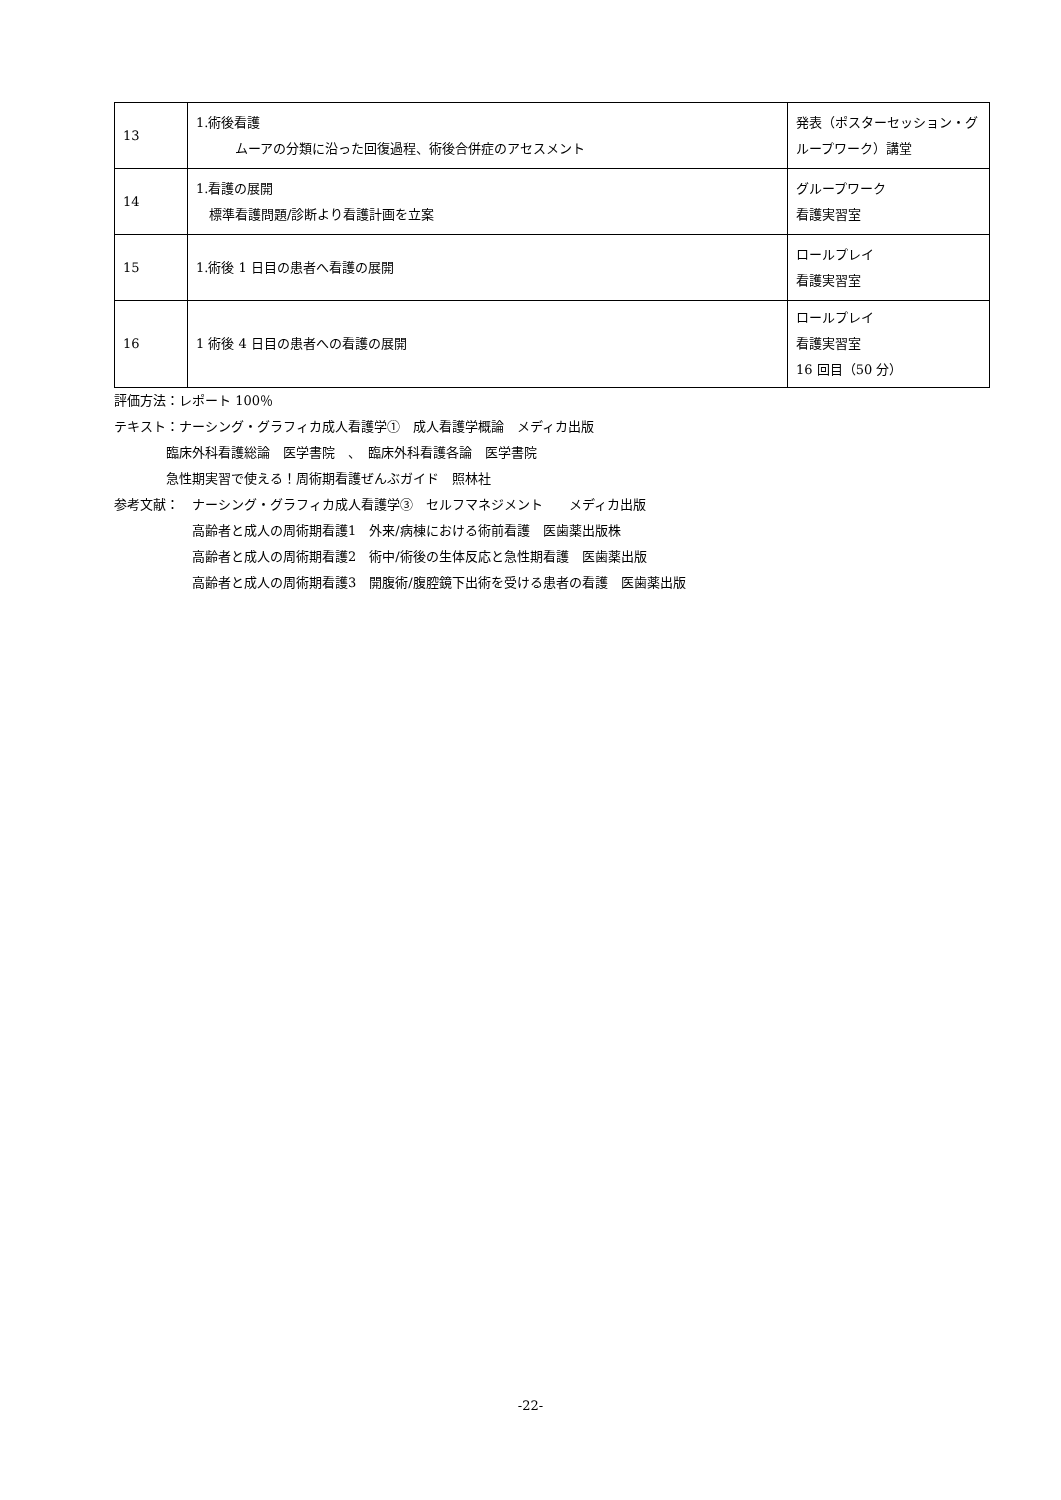| 13 | 1.術後看護 ムーアの分類に沿った回復過程、術後合併症のアセスメント | 発表（ポスターセッション・グループワーク）講堂 |
| 14 | 1.看護の展開 標準看護問題/診断より看護計画を立案 | グループワーク 看護実習室 |
| 15 | 1.術後 1 日目の患者へ看護の展開 | ロールプレイ 看護実習室 |
| 16 | 1 術後 4 日目の患者への看護の展開 | ロールプレイ 看護実習室 16 回目（50 分） |
評価方法：レポート 100％
テキスト：ナーシング・グラフィカ成人看護学①　成人看護学概論　メディカ出版
    臨床外科看護総論　医学書院　、　臨床外科看護各論　医学書院
    急性期実習で使える！周術期看護ぜんぶガイド　照林社
参考文献：　ナーシング・グラフィカ成人看護学③　セルフマネジメント　　メディカ出版
      高齢者と成人の周術期看護1　外来/病棟における術前看護　医歯薬出版株
      高齢者と成人の周術期看護2　術中/術後の生体反応と急性期看護　医歯薬出版
      高齢者と成人の周術期看護3　開腹術/腹腔鏡下出術を受ける患者の看護　医歯薬出版
-22-